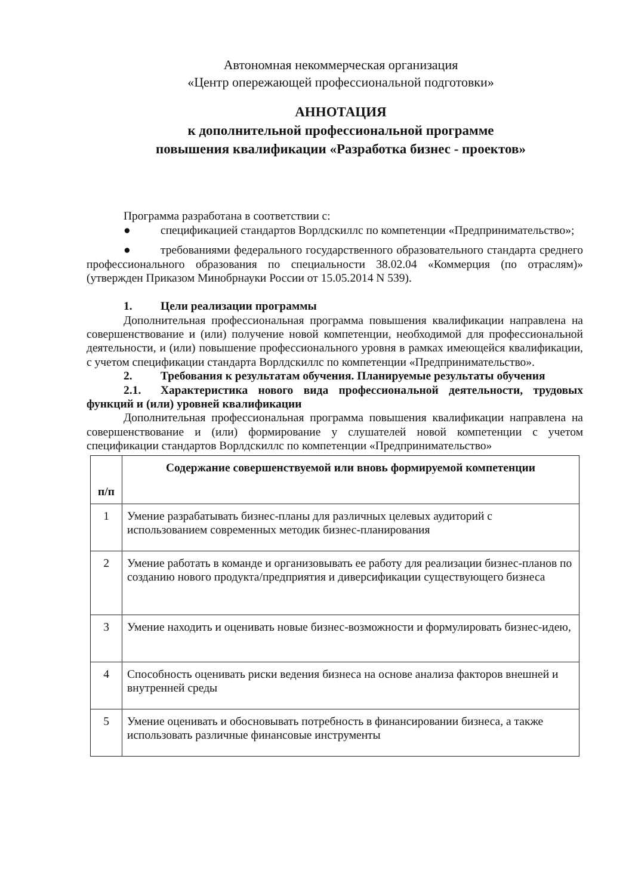Автономная некоммерческая организация
«Центр опережающей профессиональной подготовки»
АННОТАЦИЯ
к дополнительной профессиональной программе
повышения квалификации «Разработка бизнес - проектов»
Программа разработана в соответствии с:
● спецификацией стандартов Ворлдскиллс по компетенции «Предпринимательство»;
● требованиями федерального государственного образовательного стандарта среднего профессионального образования по специальности 38.02.04 «Коммерция (по отраслям)» (утвержден Приказом Минобрнауки России от 15.05.2014 N 539).
1. Цели реализации программы
Дополнительная профессиональная программа повышения квалификации направлена на совершенствование и (или) получение новой компетенции, необходимой для профессиональной деятельности, и (или) повышение профессионального уровня в рамках имеющейся квалификации, с учетом спецификации стандарта Ворлдскиллс по компетенции «Предпринимательство».
2. Требования к результатам обучения. Планируемые результаты обучения
2.1. Характеристика нового вида профессиональной деятельности, трудовых функций и (или) уровней квалификации
Дополнительная профессиональная программа повышения квалификации направлена на совершенствование и (или) формирование у слушателей новой компетенции с учетом спецификации стандартов Ворлдскиллс по компетенции «Предпринимательство»
| п/п | Содержание совершенствуемой или вновь формируемой компетенции |
| --- | --- |
| 1 | Умение разрабатывать бизнес-планы для различных целевых аудиторий с использованием современных методик бизнес-планирования |
| 2 | Умение работать в команде и организовывать ее работу для реализации бизнес-планов по созданию нового продукта/предприятия и диверсификации существующего бизнеса |
| 3 | Умение находить и оценивать новые бизнес-возможности и формулировать бизнес-идею, |
| 4 | Способность оценивать риски ведения бизнеса на основе анализа факторов внешней и внутренней среды |
| 5 | Умение оценивать и обосновывать потребность в финансировании бизнеса, а также использовать различные финансовые инструменты |